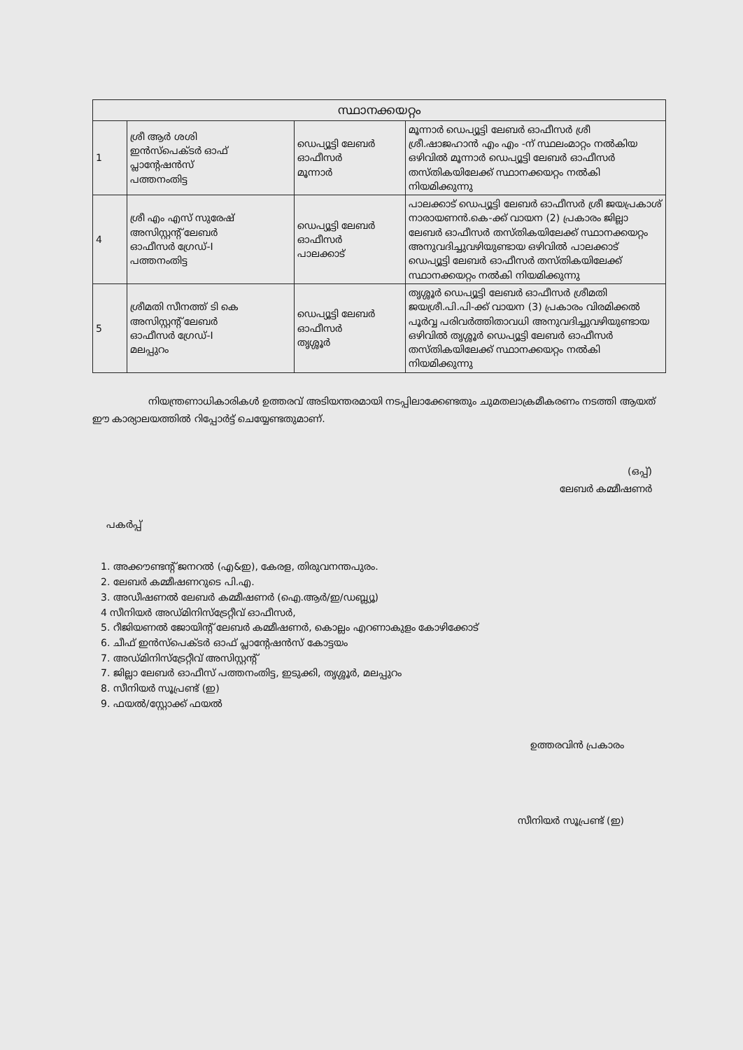| സ്ഥാനക്കയറ്റം | | | |
| --- | --- | --- | --- |
| 1 | ശ്രീ ആർ ശശി ഇൻസ്പെക്ടർ ഓഫ് പ്ലാന്റേഷൻസ് പത്തനംതിട്ട | ഡെപ്യൂട്ടി ലേബർ ഓഫീസർ മൂന്നാർ | മൂന്നാർ ഡെപ്യൂട്ടി ലേബർ ഓഫീസർ ശ്രീ ശ്രീ.ഷാജഹാൻ എം എം -ന് സ്ഥലംമാറ്റം നൽകിയ ഒഴിവിൽ മൂന്നാർ ഡെപ്യൂട്ടി ലേബർ ഓഫീസർ തസ്തികയിലേക്ക് സ്ഥാനക്കയറ്റം നൽകി നിയമിക്കുന്നു |
| 4 | ശ്രീ എം എസ് സുരേഷ് അസിസ്റ്റന്റ് ലേബർ ഓഫീസർ ഗ്രേഡ്-I പത്തനംതിട്ട | ഡെപ്യൂട്ടി ലേബർ ഓഫീസർ പാലക്കാട് | പാലക്കാട് ഡെപ്യൂട്ടി ലേബർ ഓഫീസർ ശ്രീ ജയപ്രകാശ് നാരായണൻ.കെ-ക്ക് വായന (2) പ്രകാരം ജില്ലാ ലേബർ ഓഫീസർ തസ്തികയിലേക്ക് സ്ഥാനക്കയറ്റം അനുവദിച്ചുവഴിയുണ്ടായ ഒഴിവിൽ പാലക്കാട് ഡെപ്യൂട്ടി ലേബർ ഓഫീസർ തസ്തികയിലേക്ക് സ്ഥാനക്കയറ്റം നൽകി നിയമിക്കുന്നു |
| 5 | ശ്രീമതി സീനത്ത് ടി കെ അസിസ്റ്റന്റ് ലേബർ ഓഫീസർ ഗ്രേഡ്-I മലപ്പുറം | ഡെപ്യൂട്ടി ലേബർ ഓഫീസർ തൃശ്ശൂർ | തൃശ്ശൂർ ഡെപ്യൂട്ടി ലേബർ ഓഫീസർ ശ്രീമതി ജയശ്രീ.പി.പി-ക്ക് വായന (3) പ്രകാരം വിരമിക്കൽ പൂർവ്വ പരിവർത്തിതാവധി അനുവദിച്ചുവഴിയുണ്ടായ ഒഴിവിൽ തൃശ്ശൂർ ഡെപ്യൂട്ടി ലേബർ ഓഫീസർ തസ്തികയിലേക്ക് സ്ഥാനക്കയറ്റം നൽകി നിയമിക്കുന്നു |
നിയന്ത്രണാധികാരികൾ ഉത്തരവ് അടിയന്തരമായി നടപ്പിലാക്കേണ്ടതും ചുമതലാക്രമീകരണം നടത്തി ആയത് ഈ കാര്യാലയത്തിൽ റിപ്പോർട്ട് ചെയ്യേണ്ടതുമാണ്.
(ഒപ്പ്)
ലേബർ കമ്മീഷണർ
പകർപ്പ്
1. അക്കൗണ്ടന്റ് ജനറൽ (എ&ഇ), കേരള, തിരുവനന്തപുരം.
2. ലേബർ കമ്മീഷണറുടെ പി.എ.
3. അഡീഷണൽ ലേബർ കമ്മീഷണർ (ഐ.ആർ/ഇ/ഡബ്ല്യൂ)
4 സീനിയർ അഡ്മിനിസ്ട്രേറ്റീവ് ഓഫീസർ,
5. റീജിയണൽ ജോയിന്റ് ലേബർ കമ്മീഷണർ, കൊല്ലം എറണാകുളം കോഴിക്കോട്
6. ചീഫ് ഇൻസ്പെക്ടർ ഓഫ് പ്ലാന്റേഷൻസ് കോട്ടയം
7. അഡ്മിനിസ്ട്രേറ്റീവ് അസിസ്റ്റന്റ്
7. ജില്ലാ ലേബർ ഓഫീസ് പത്തനംതിട്ട, ഇടുക്കി, തൃശ്ശൂർ, മലപ്പുറം
8. സീനിയർ സൂപ്രണ്ട് (ഇ)
9. ഫയൽ/സ്റ്റോക്ക് ഫയൽ
ഉത്തരവിൻ പ്രകാരം
സീനിയർ സൂപ്രണ്ട് (ഇ)